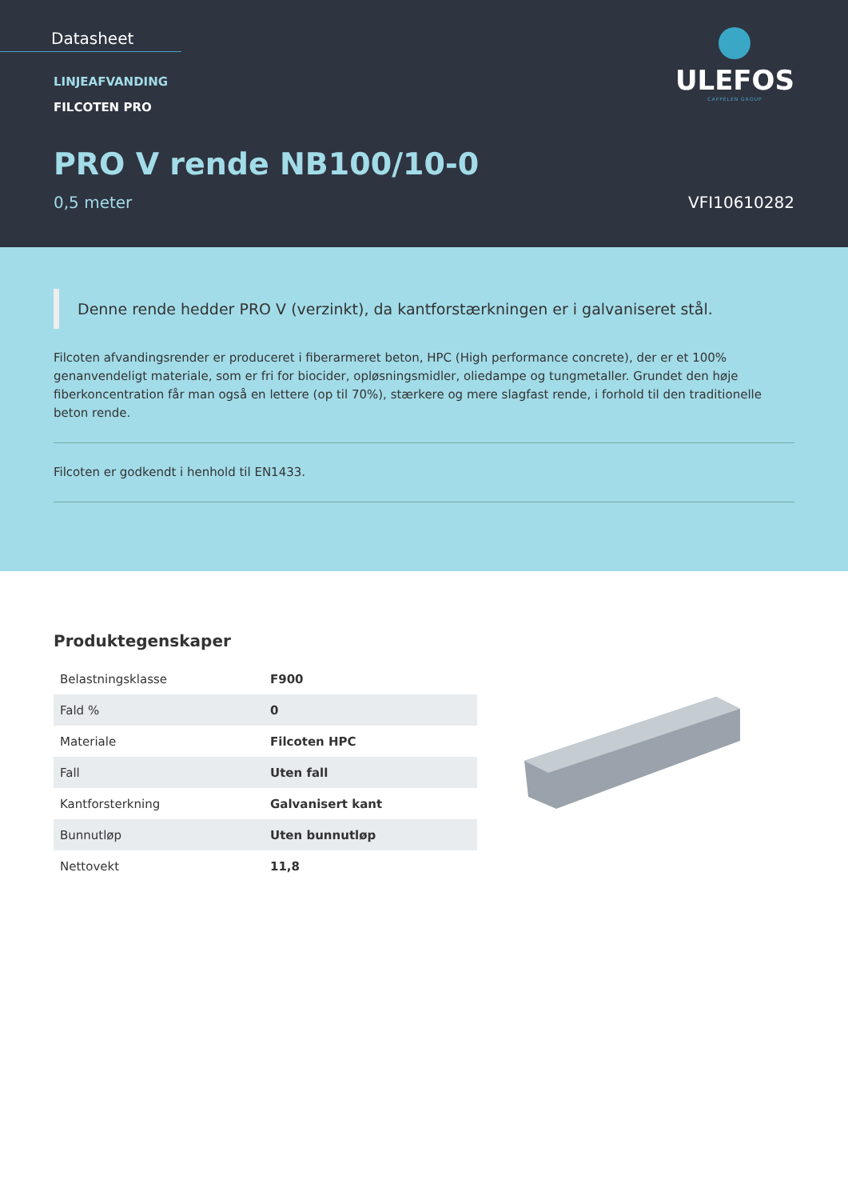Datasheet
LINJEAFVANDING
FILCOTEN PRO
PRO V rende NB100/10-0
0,5 meter VFI10610282
ULEFOS
CAPPELEN GROUP
Denne rende hedder PRO V (verzinkt), da kantforstærkningen er i galvaniseret stål.
Filcoten afvandingsrender er produceret i fiberarmeret beton, HPC (High performance concrete), der er et 100% genanvendeligt materiale, som er fri for biocider, opløsningsmidler, oliedampe og tungmetaller. Grundet den høje fiberkoncentration får man også en lettere (op til 70%), stærkere og mere slagfast rende, i forhold til den traditionelle beton rende.
Filcoten er godkendt i henhold til EN1433.
Produktegenskaper
| Belastningsklasse | F900 |
| Fald % | 0 |
| Materiale | Filcoten HPC |
| Fall | Uten fall |
| Kantforsterkning | Galvanisert kant |
| Bunnutløp | Uten bunnutløp |
| Nettovekt | 11,8 |